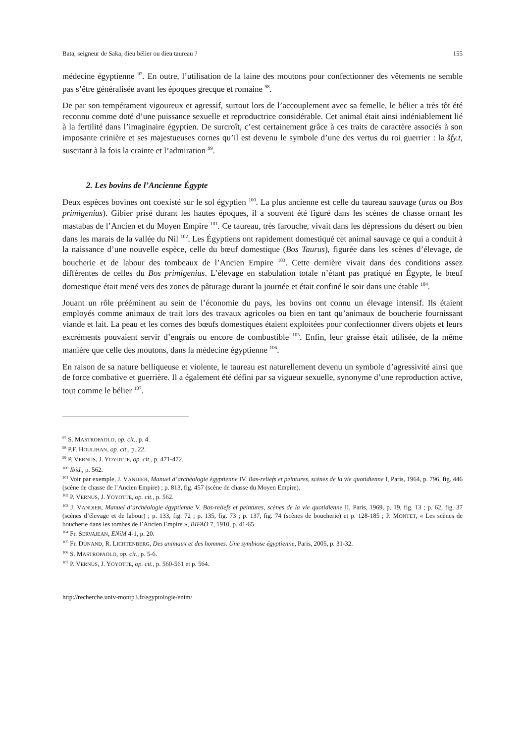Bata, seigneur de Saka, dieu bélier ou dieu taureau ? 155
médecine égyptienne <sup>97</sup>. En outre, l’utilisation de la laine des moutons pour confectionner des vêtements ne semble pas s’être généralisée avant les époques grecque et romaine <sup>98</sup>.
De par son tempérament vigoureux et agressif, surtout lors de l’accouplement avec sa femelle, le bélier a très tôt été reconnu comme doté d’une puissance sexuelle et reproductrice considérable. Cet animal était ainsi indéniablement lié à la fertilité dans l’imaginaire égyptien. De surcroît, c’est certainement grâce à ces traits de caractère associés à son imposante crinière et ses majestueuses cornes qu’il est devenu le symbole d’une des vertus du roi guerrier : la šfy.t, suscitant à la fois la crainte et l’admiration <sup>99</sup>.
2. Les bovins de l’Ancienne Égypte
Deux espèces bovines ont coexisté sur le sol égyptien <sup>100</sup>. La plus ancienne est celle du taureau sauvage (urus ou Bos primigenius). Gibier prisé durant les hautes époques, il a souvent été figuré dans les scènes de chasse ornant les mastabas de l’Ancien et du Moyen Empire <sup>101</sup>. Ce taureau, très farouche, vivait dans les dépressions du désert ou bien dans les marais de la vallée du Nil <sup>102</sup>. Les Égyptiens ont rapidement domestiqué cet animal sauvage ce qui a conduit à la naissance d’une nouvelle espèce, celle du bœuf domestique (Bos Taurus), figurée dans les scènes d’élevage, de boucherie et de labour des tombeaux de l’Ancien Empire <sup>103</sup>. Cette dernière vivait dans des conditions assez différentes de celles du Bos primigenius. L’élevage en stabulation totale n’étant pas pratiqué en Égypte, le bœuf domestique était mené vers des zones de pâturage durant la journée et était confiné le soir dans une étable <sup>104</sup>.
Jouant un rôle prééminent au sein de l’économie du pays, les bovins ont connu un élevage intensif. Ils étaient employés comme animaux de trait lors des travaux agricoles ou bien en tant qu’animaux de boucherie fournissant viande et lait. La peau et les cornes des bœufs domestiques étaient exploitées pour confectionner divers objets et leurs excréments pouvaient servir d’engrais ou encore de combustible <sup>105</sup>. Enfin, leur graisse était utilisée, de la même manière que celle des moutons, dans la médecine égyptienne <sup>106</sup>.
En raison de sa nature belliqueuse et violente, le taureau est naturellement devenu un symbole d’agressivité ainsi que de force combative et guerrière. Il a également été défini par sa vigueur sexuelle, synonyme d’une reproduction active, tout comme le bélier <sup>107</sup>.
<sup>97</sup> S. MASTROPAOLO, op. cit., p. 4.
<sup>98</sup> P.F. HOULIHAN, op. cit., p. 22.
<sup>99</sup> P. VERNUS, J. YOYOTTE, op. cit., p. 471-472.
<sup>100</sup> Ibid., p. 562.
<sup>101</sup> Voir par exemple, J. VANDIER, Manuel d’archéologie égyptienne IV. Bas-reliefs et peintures, scènes de la vie quotidienne I, Paris, 1964, p. 796, fig. 446 (scène de chasse de l’Ancien Empire) ; p. 813, fig. 457 (scène de chasse du Moyen Empire).
<sup>102</sup> P. VERNUS, J. YOYOTTE, op. cit., p. 562.
<sup>103</sup> J. VANDIER, Manuel d’archéologie égyptienne V. Bas-reliefs et peintures, scènes de la vie quotidienne II, Paris, 1969, p. 19, fig. 13 ; p. 62, fig. 37 (scènes d’élevage et de labour) ; p. 133, fig. 72 ; p. 135, fig. 73 ; p. 137, fig. 74 (scènes de boucherie) et p. 128-185 ; P. MONTET, « Les scènes de boucherie dans les tombes de l’Ancien Empire », BIFAO 7, 1910, p. 41-65.
<sup>104</sup> Fr. SERVAJEAN, ENiM 4-1, p. 20.
<sup>105</sup> Fr. DUNAND, R. LICHTENBERG, Des animaux et des hommes. Une symbiose égyptienne, Paris, 2005, p. 31-32.
<sup>106</sup> S. MASTROPAOLO, op. cit., p. 5-6.
<sup>107</sup> P. VERNUS, J. YOYOTTE, op. cit., p. 560-561 et p. 564.
http://recherche.univ-montp3.fr/egyptologie/enim/